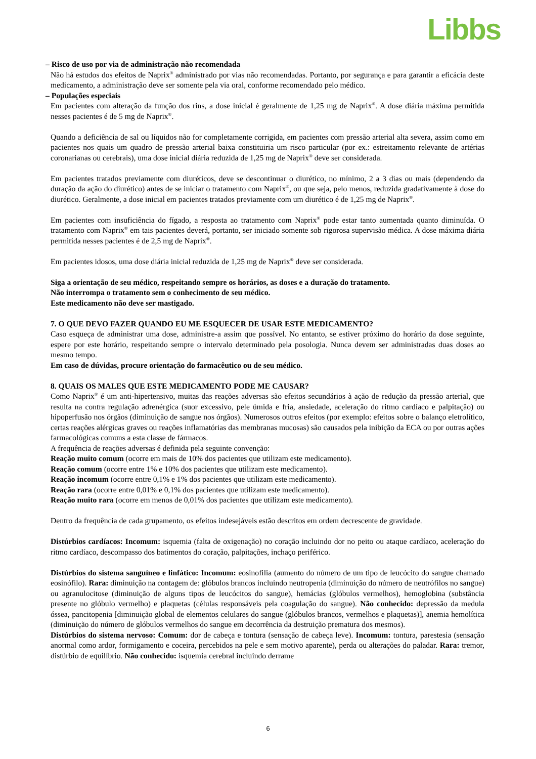Libbs
– Risco de uso por via de administração não recomendada
Não há estudos dos efeitos de Naprix<sup>®</sup> administrado por vias não recomendadas. Portanto, por segurança e para garantir a eficácia deste medicamento, a administração deve ser somente pela via oral, conforme recomendado pelo médico.
– Populações especiais
Em pacientes com alteração da função dos rins, a dose inicial é geralmente de 1,25 mg de Naprix<sup>®</sup>. A dose diária máxima permitida nesses pacientes é de 5 mg de Naprix<sup>®</sup>.
Quando a deficiência de sal ou líquidos não for completamente corrigida, em pacientes com pressão arterial alta severa, assim como em pacientes nos quais um quadro de pressão arterial baixa constituiria um risco particular (por ex.: estreitamento relevante de artérias coronarianas ou cerebrais), uma dose inicial diária reduzida de 1,25 mg de Naprix<sup>®</sup> deve ser considerada.
Em pacientes tratados previamente com diuréticos, deve se descontinuar o diurético, no mínimo, 2 a 3 dias ou mais (dependendo da duração da ação do diurético) antes de se iniciar o tratamento com Naprix<sup>®</sup>, ou que seja, pelo menos, reduzida gradativamente à dose do diurético. Geralmente, a dose inicial em pacientes tratados previamente com um diurético é de 1,25 mg de Naprix<sup>®</sup>.
Em pacientes com insuficiência do fígado, a resposta ao tratamento com Naprix<sup>®</sup> pode estar tanto aumentada quanto diminuída. O tratamento com Naprix<sup>®</sup> em tais pacientes deverá, portanto, ser iniciado somente sob rigorosa supervisão médica. A dose máxima diária permitida nesses pacientes é de 2,5 mg de Naprix<sup>®</sup>.
Em pacientes idosos, uma dose diária inicial reduzida de 1,25 mg de Naprix<sup>®</sup> deve ser considerada.
Siga a orientação de seu médico, respeitando sempre os horários, as doses e a duração do tratamento.
Não interrompa o tratamento sem o conhecimento de seu médico.
Este medicamento não deve ser mastigado.
7. O QUE DEVO FAZER QUANDO EU ME ESQUECER DE USAR ESTE MEDICAMENTO?
Caso esqueça de administrar uma dose, administre-a assim que possível. No entanto, se estiver próximo do horário da dose seguinte, espere por este horário, respeitando sempre o intervalo determinado pela posologia. Nunca devem ser administradas duas doses ao mesmo tempo.
Em caso de dúvidas, procure orientação do farmacêutico ou de seu médico.
8. QUAIS OS MALES QUE ESTE MEDICAMENTO PODE ME CAUSAR?
Como Naprix<sup>®</sup> é um anti-hipertensivo, muitas das reações adversas são efeitos secundários à ação de redução da pressão arterial, que resulta na contra regulação adrenérgica (suor excessivo, pele úmida e fria, ansiedade, aceleração do ritmo cardíaco e palpitação) ou hipoperfusão nos órgãos (diminuição de sangue nos órgãos). Numerosos outros efeitos (por exemplo: efeitos sobre o balanço eletrolítico, certas reações alérgicas graves ou reações inflamatórias das membranas mucosas) são causados pela inibição da ECA ou por outras ações farmacológicas comuns a esta classe de fármacos.
A frequência de reações adversas é definida pela seguinte convenção:
Reação muito comum (ocorre em mais de 10% dos pacientes que utilizam este medicamento).
Reação comum (ocorre entre 1% e 10% dos pacientes que utilizam este medicamento).
Reação incomum (ocorre entre 0,1% e 1% dos pacientes que utilizam este medicamento).
Reação rara (ocorre entre 0,01% e 0,1% dos pacientes que utilizam este medicamento).
Reação muito rara (ocorre em menos de 0,01% dos pacientes que utilizam este medicamento).
Dentro da frequência de cada grupamento, os efeitos indesejáveis estão descritos em ordem decrescente de gravidade.
Distúrbios cardíacos: Incomum: isquemia (falta de oxigenação) no coração incluindo dor no peito ou ataque cardíaco, aceleração do ritmo cardíaco, descompasso dos batimentos do coração, palpitações, inchaço periférico.
Distúrbios do sistema sanguíneo e linfático: Incomum: eosinofilia (aumento do número de um tipo de leucócito do sangue chamado eosinófilo). Rara: diminuição na contagem de: glóbulos brancos incluindo neutropenia (diminuição do número de neutrófilos no sangue) ou agranulocitose (diminuição de alguns tipos de leucócitos do sangue), hemácias (glóbulos vermelhos), hemoglobina (substância presente no glóbulo vermelho) e plaquetas (células responsáveis pela coagulação do sangue). Não conhecido: depressão da medula óssea, pancitopenia [diminuição global de elementos celulares do sangue (glóbulos brancos, vermelhos e plaquetas)], anemia hemolítica (diminuição do número de glóbulos vermelhos do sangue em decorrência da destruição prematura dos mesmos).
Distúrbios do sistema nervoso: Comum: dor de cabeça e tontura (sensação de cabeça leve). Incomum: tontura, parestesia (sensação anormal como ardor, formigamento e coceira, percebidos na pele e sem motivo aparente), perda ou alterações do paladar. Rara: tremor, distúrbio de equilíbrio. Não conhecido: isquemia cerebral incluindo derrame
6